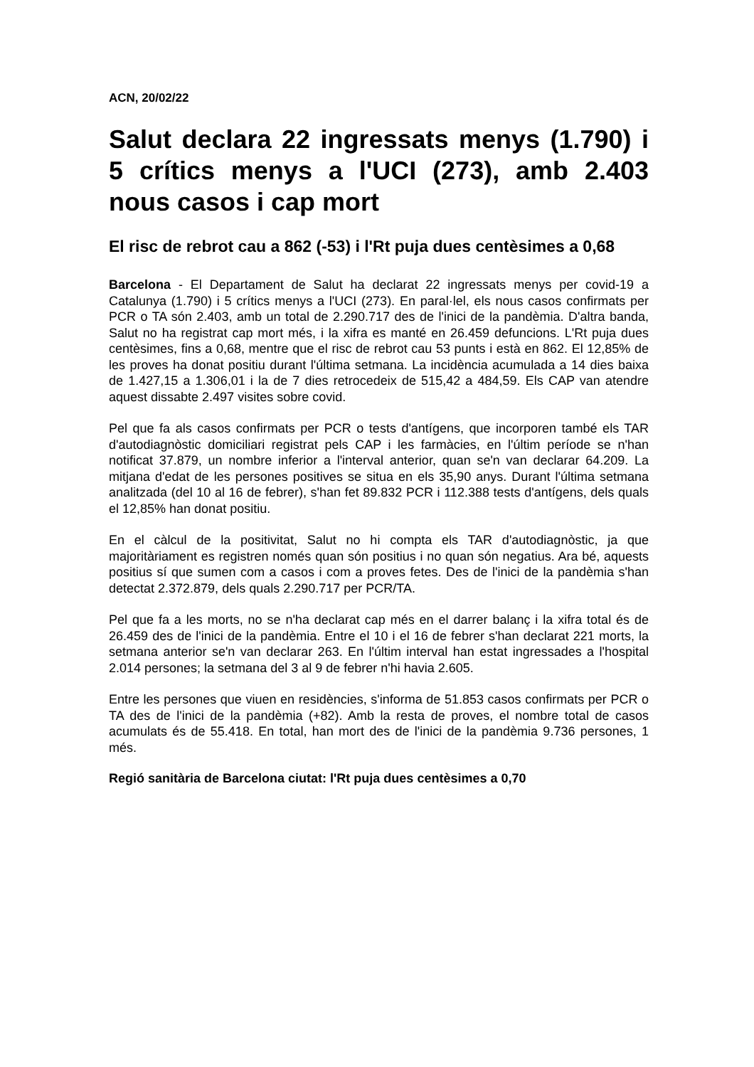ACN, 20/02/22
Salut declara 22 ingressats menys (1.790) i 5 crítics menys a l'UCI (273), amb 2.403 nous casos i cap mort
El risc de rebrot cau a 862 (-53) i l'Rt puja dues centèsimes a 0,68
Barcelona - El Departament de Salut ha declarat 22 ingressats menys per covid-19 a Catalunya (1.790) i 5 crítics menys a l'UCI (273). En paral·lel, els nous casos confirmats per PCR o TA són 2.403, amb un total de 2.290.717 des de l'inici de la pandèmia. D'altra banda, Salut no ha registrat cap mort més, i la xifra es manté en 26.459 defuncions. L'Rt puja dues centèsimes, fins a 0,68, mentre que el risc de rebrot cau 53 punts i està en 862. El 12,85% de les proves ha donat positiu durant l'última setmana. La incidència acumulada a 14 dies baixa de 1.427,15 a 1.306,01 i la de 7 dies retrocedeix de 515,42 a 484,59. Els CAP van atendre aquest dissabte 2.497 visites sobre covid.
Pel que fa als casos confirmats per PCR o tests d'antígens, que incorporen també els TAR d'autodiagnòstic domiciliari registrat pels CAP i les farmàcies, en l'últim període se n'han notificat 37.879, un nombre inferior a l'interval anterior, quan se'n van declarar 64.209. La mitjana d'edat de les persones positives se situa en els 35,90 anys. Durant l'última setmana analitzada (del 10 al 16 de febrer), s'han fet 89.832 PCR i 112.388 tests d'antígens, dels quals el 12,85% han donat positiu.
En el càlcul de la positivitat, Salut no hi compta els TAR d'autodiagnòstic, ja que majoritàriament es registren només quan són positius i no quan són negatius. Ara bé, aquests positius sí que sumen com a casos i com a proves fetes. Des de l'inici de la pandèmia s'han detectat 2.372.879, dels quals 2.290.717 per PCR/TA.
Pel que fa a les morts, no se n'ha declarat cap més en el darrer balanç i la xifra total és de 26.459 des de l'inici de la pandèmia. Entre el 10 i el 16 de febrer s'han declarat 221 morts, la setmana anterior se'n van declarar 263. En l'últim interval han estat ingressades a l'hospital 2.014 persones; la setmana del 3 al 9 de febrer n'hi havia 2.605.
Entre les persones que viuen en residències, s'informa de 51.853 casos confirmats per PCR o TA des de l'inici de la pandèmia (+82). Amb la resta de proves, el nombre total de casos acumulats és de 55.418. En total, han mort des de l'inici de la pandèmia 9.736 persones, 1 més.
Regió sanitària de Barcelona ciutat: l'Rt puja dues centèsimes a 0,70